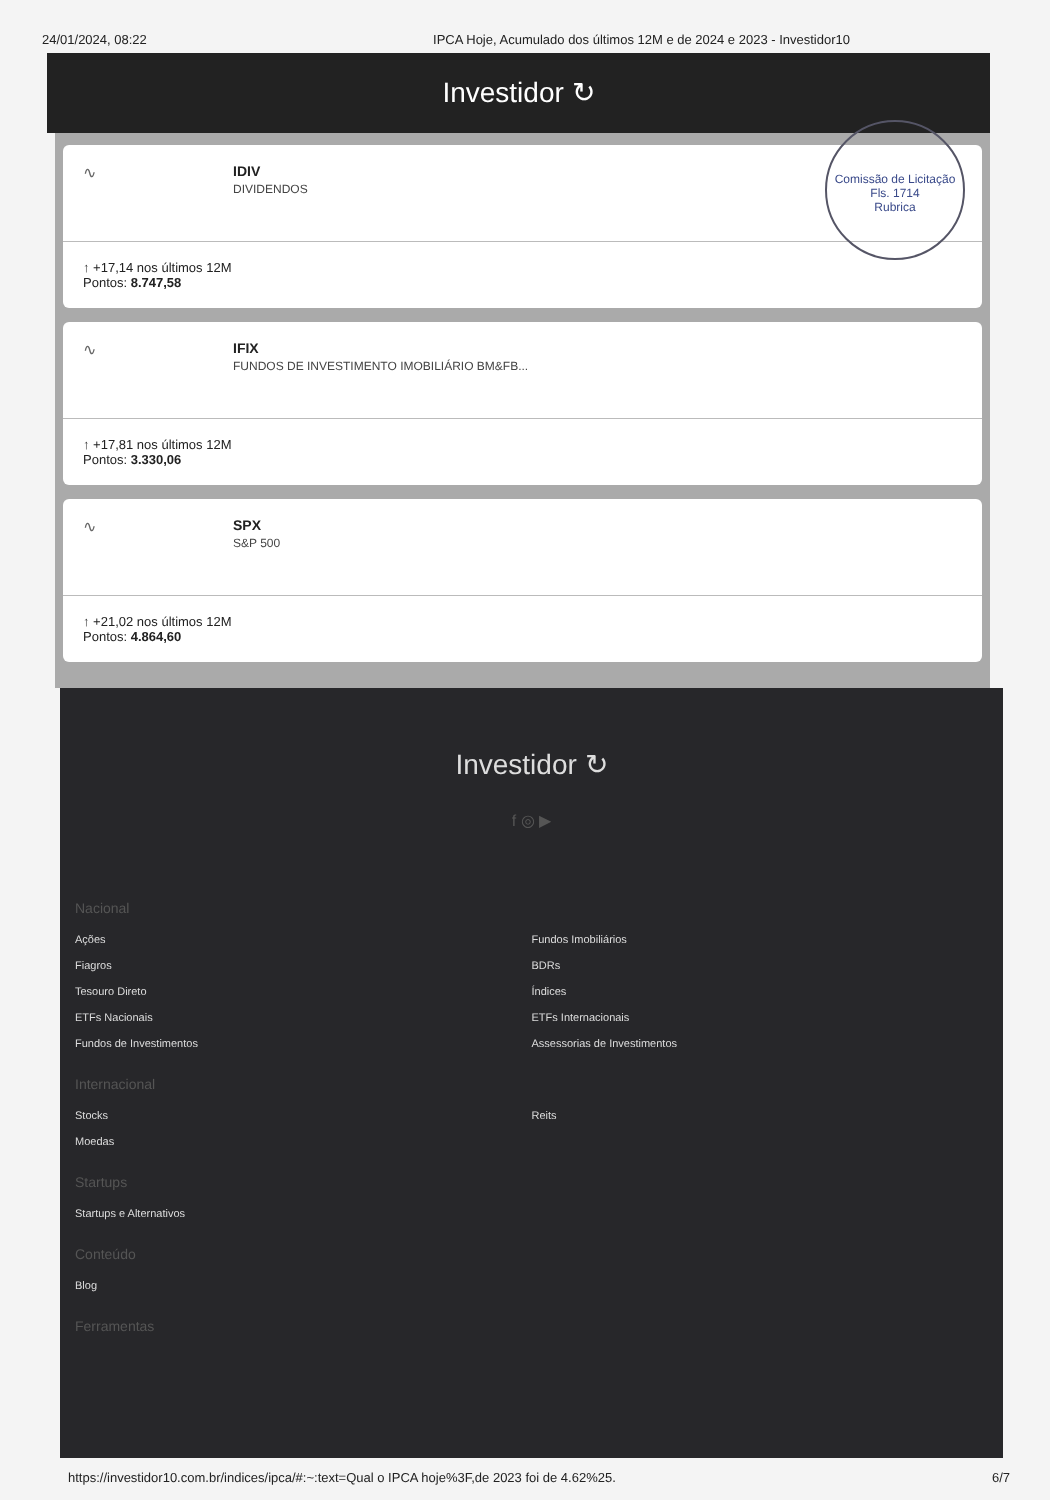24/01/2024, 08:22 IPCA Hoje, Acumulado dos últimos 12M e de 2024 e 2023 - Investidor10
Investidor ↻
Comissão de Licitação
Fls. 1714
Rubrica
∿ IDIV
DIVIDENDOS
↑ +17,14 nos últimos 12M
Pontos: 8.747,58
∿ IFIX
FUNDOS DE INVESTIMENTO IMOBILIÁRIO BM&FB...
↑ +17,81 nos últimos 12M
Pontos: 3.330,06
∿ SPX
S&P 500
↑ +21,02 nos últimos 12M
Pontos: 4.864,60
Investidor ↻
f ◎ ▶
Nacional
Ações
Fiagros
Tesouro Direto
ETFs Nacionais
Fundos de Investimentos
Fundos Imobiliários
BDRs
Índices
ETFs Internacionais
Assessorias de Investimentos
Internacional
Stocks
Moedas
Reits
Startups
Startups e Alternativos
Conteúdo
Blog
Ferramentas
https://investidor10.com.br/indices/ipca/#:~:text=Qual o IPCA hoje%3F,de 2023 foi de 4.62%25. 6/7